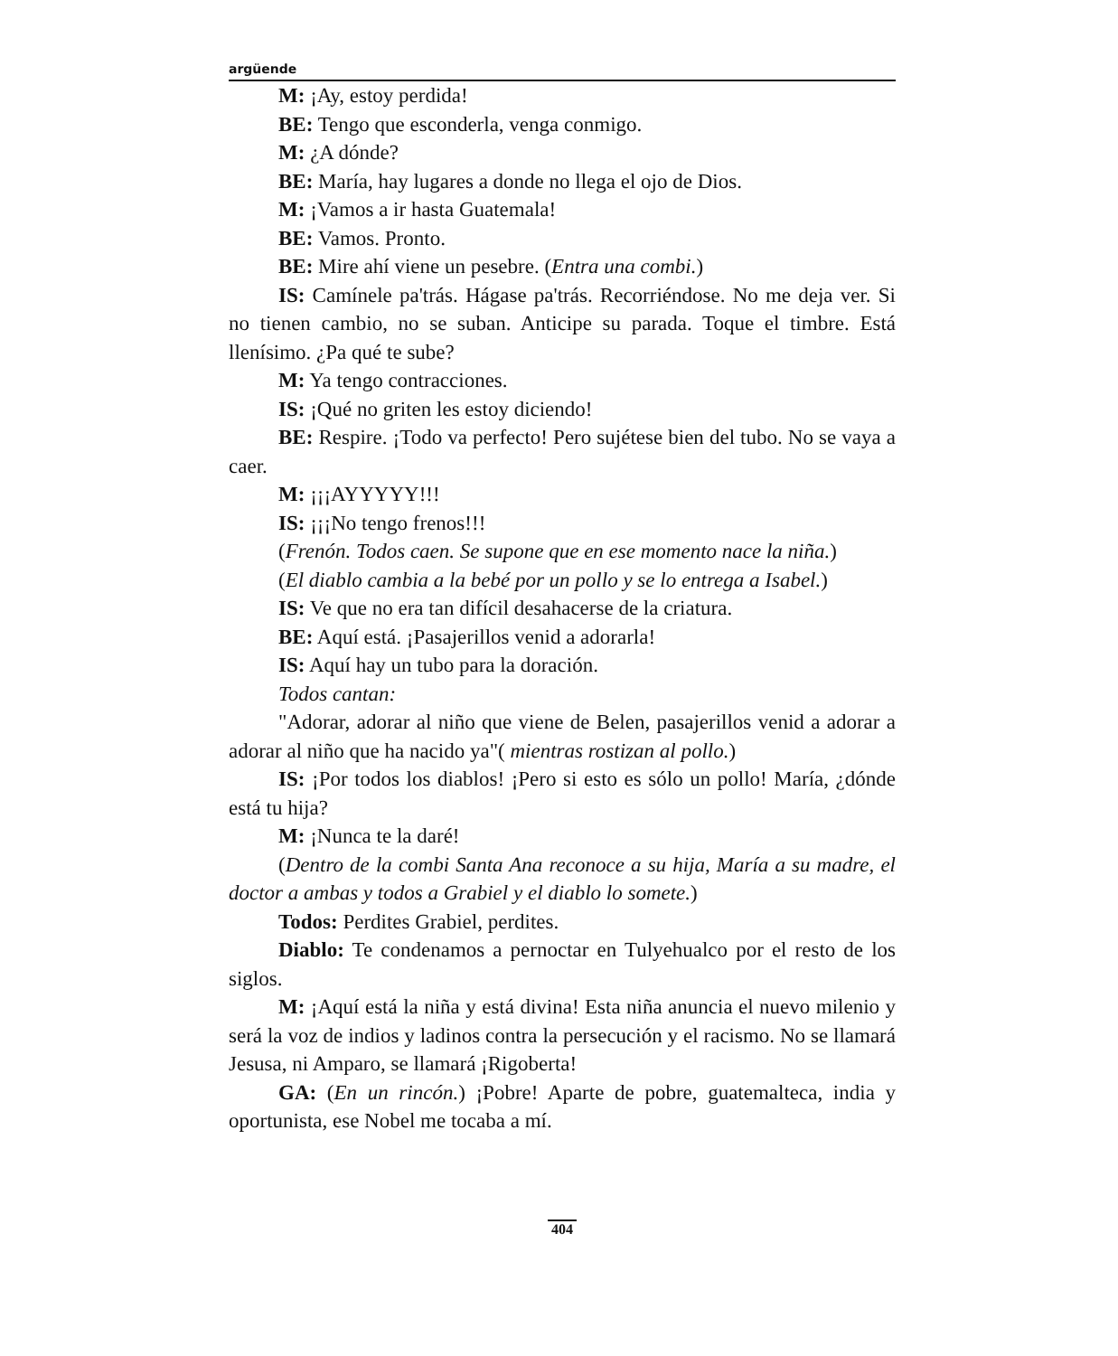argüende
M: ¡Ay, estoy perdida!
BE: Tengo que esconderla, venga conmigo.
M: ¿A dónde?
BE: María, hay lugares a donde no llega el ojo de Dios.
M: ¡Vamos a ir hasta Guatemala!
BE: Vamos. Pronto.
BE: Mire ahí viene un pesebre. (Entra una combi.)
IS: Camínele pa'trás. Hágase pa'trás. Recorriéndose. No me deja ver. Si no tienen cambio, no se suban. Anticipe su parada. Toque el timbre. Está llenísimo. ¿Pa qué te sube?
M: Ya tengo contracciones.
IS: ¡Qué no griten les estoy diciendo!
BE: Respire. ¡Todo va perfecto! Pero sujétese bien del tubo. No se vaya a caer.
M: ¡¡¡AYYYYY!!!
IS: ¡¡¡No tengo frenos!!!
(Frenón. Todos caen. Se supone que en ese momento nace la niña.)
(El diablo cambia a la bebé por un pollo y se lo entrega a Isabel.)
IS: Ve que no era tan difícil desahacerse de la criatura.
BE: Aquí está. ¡Pasajerillos venid a adorarla!
IS: Aquí hay un tubo para la doración.
Todos cantan:
"Adorar, adorar al niño que viene de Belen, pasajerillos venid a adorar a adorar al niño que ha nacido ya"( mientras rostizan al pollo.)
IS: ¡Por todos los diablos! ¡Pero si esto es sólo un pollo! María, ¿dónde está tu hija?
M: ¡Nunca te la daré!
(Dentro de la combi Santa Ana reconoce a su hija, María a su madre, el doctor a ambas y todos a Grabiel y el diablo lo somete.)
Todos: Perdites Grabiel, perdites.
Diablo: Te condenamos a pernoctar en Tulyehualco por el resto de los siglos.
M: ¡Aquí está la niña y está divina! Esta niña anuncia el nuevo milenio y será la voz de indios y ladinos contra la persecución y el racismo. No se llamará Jesusa, ni Amparo, se llamará ¡Rigoberta!
GA: (En un rincón.) ¡Pobre! Aparte de pobre, guatemalteca, india y oportunista, ese Nobel me tocaba a mí.
404